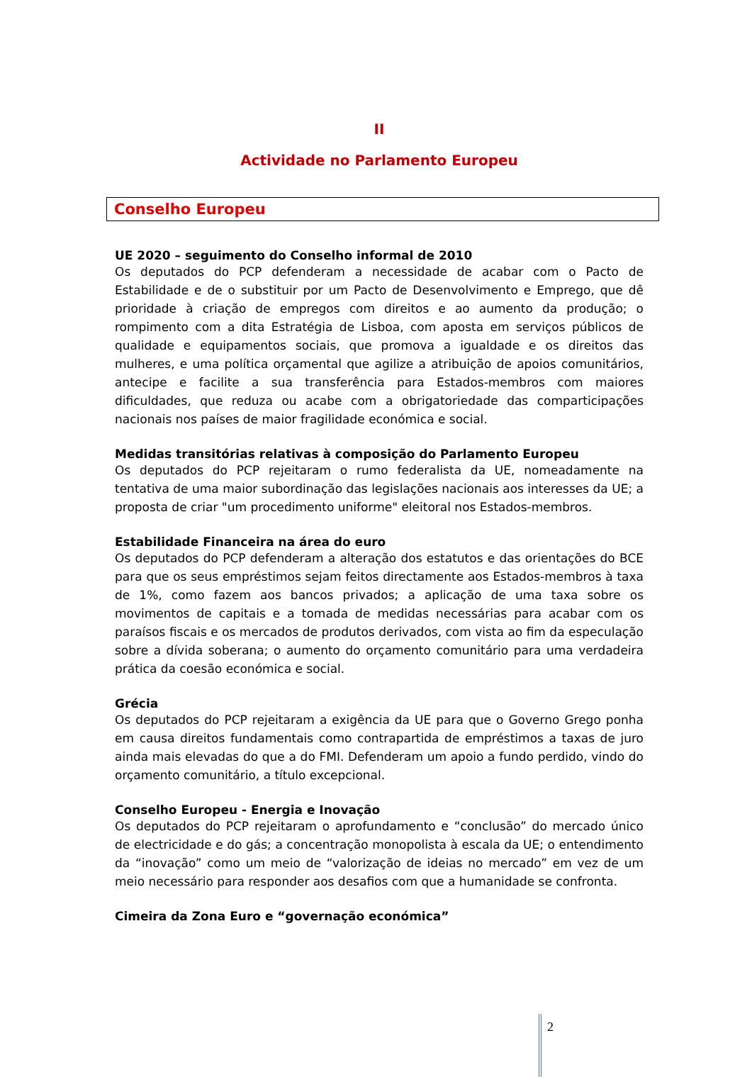II
Actividade no Parlamento Europeu
Conselho Europeu
UE 2020 – seguimento do Conselho informal de 2010
Os deputados do PCP defenderam a necessidade de acabar com o Pacto de Estabilidade e de o substituir por um Pacto de Desenvolvimento e Emprego, que dê prioridade à criação de empregos com direitos e ao aumento da produção; o rompimento com a dita Estratégia de Lisboa, com aposta em serviços públicos de qualidade e equipamentos sociais, que promova a igualdade e os direitos das mulheres, e uma política orçamental que agilize a atribuição de apoios comunitários, antecipe e facilite a sua transferência para Estados-membros com maiores dificuldades, que reduza ou acabe com a obrigatoriedade das comparticipações nacionais nos países de maior fragilidade económica e social.
Medidas transitórias relativas à composição do Parlamento Europeu
Os deputados do PCP rejeitaram o rumo federalista da UE, nomeadamente na tentativa de uma maior subordinação das legislações nacionais aos interesses da UE; a proposta de criar "um procedimento uniforme" eleitoral nos Estados-membros.
Estabilidade Financeira na área do euro
Os deputados do PCP defenderam a alteração dos estatutos e das orientações do BCE para que os seus empréstimos sejam feitos directamente aos Estados-membros à taxa de 1%, como fazem aos bancos privados; a aplicação de uma taxa sobre os movimentos de capitais e a tomada de medidas necessárias para acabar com os paraísos fiscais e os mercados de produtos derivados, com vista ao fim da especulação sobre a dívida soberana; o aumento do orçamento comunitário para uma verdadeira prática da coesão económica e social.
Grécia
Os deputados do PCP rejeitaram a exigência da UE para que o Governo Grego ponha em causa direitos fundamentais como contrapartida de empréstimos a taxas de juro ainda mais elevadas do que a do FMI. Defenderam um apoio a fundo perdido, vindo do orçamento comunitário, a título excepcional.
Conselho Europeu - Energia e Inovação
Os deputados do PCP rejeitaram o aprofundamento e “conclusão” do mercado único de electricidade e do gás; a concentração monopolista à escala da UE; o entendimento da “inovação” como um meio de “valorização de ideias no mercado” em vez de um meio necessário para responder aos desafios com que a humanidade se confronta.
Cimeira da Zona Euro e “governação económica”
2